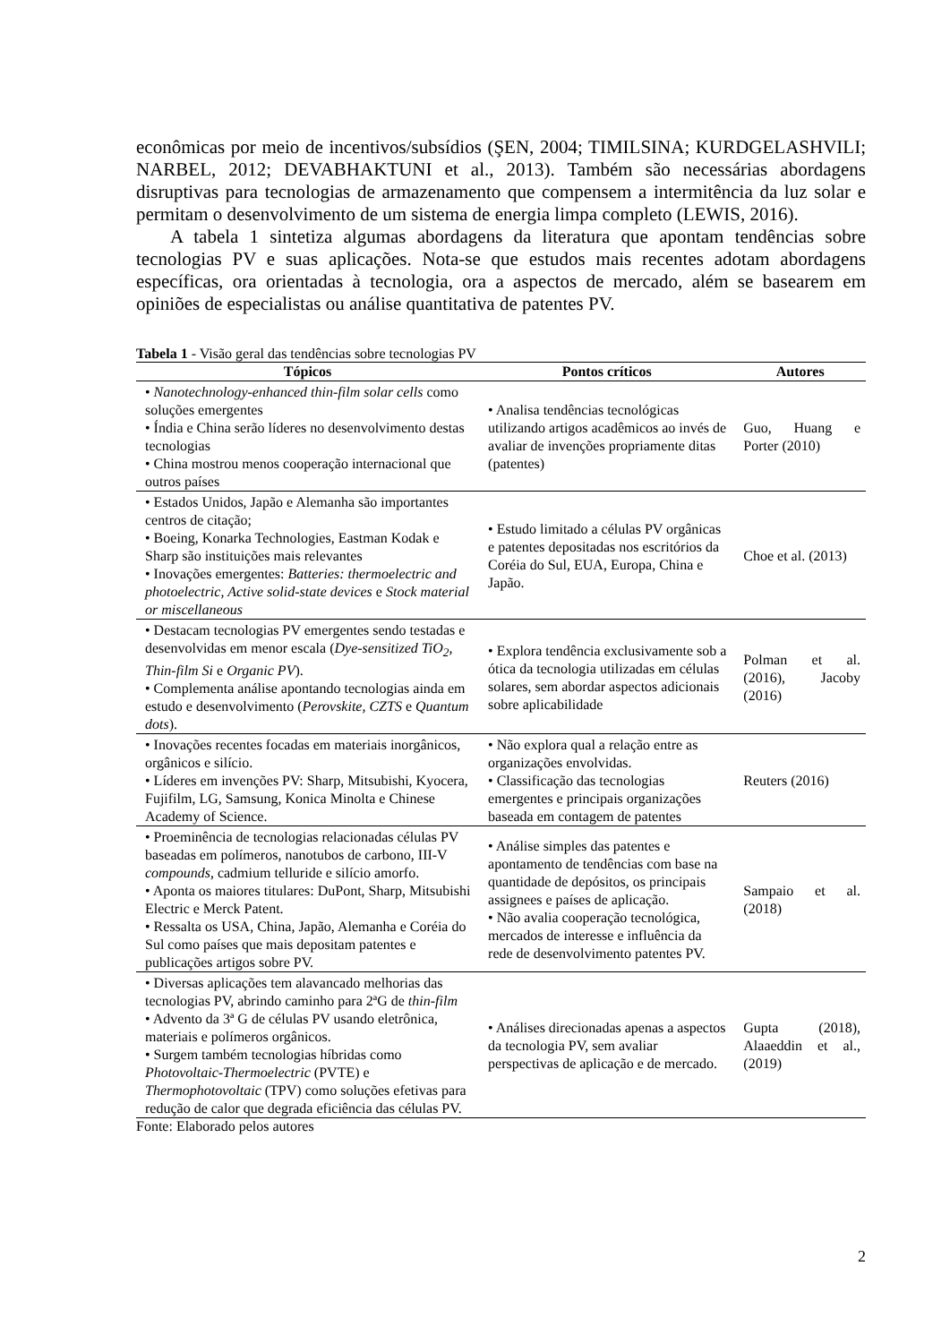econômicas por meio de incentivos/subsídios (ŞEN, 2004; TIMILSINA; KURDGELASHVILI; NARBEL, 2012; DEVABHAKTUNI et al., 2013). Também são necessárias abordagens disruptivas para tecnologias de armazenamento que compensem a intermitência da luz solar e permitam o desenvolvimento de um sistema de energia limpa completo (LEWIS, 2016).
A tabela 1 sintetiza algumas abordagens da literatura que apontam tendências sobre tecnologias PV e suas aplicações. Nota-se que estudos mais recentes adotam abordagens específicas, ora orientadas à tecnologia, ora a aspectos de mercado, além se basearem em opiniões de especialistas ou análise quantitativa de patentes PV.
Tabela 1 - Visão geral das tendências sobre tecnologias PV
| Tópicos | Pontos críticos | Autores |
| --- | --- | --- |
| • Nanotechnology-enhanced thin-film solar cells como soluções emergentes • Índia e China serão líderes no desenvolvimento destas tecnologias • China mostrou menos cooperação internacional que outros países | • Analisa tendências tecnológicas utilizando artigos acadêmicos ao invés de avaliar de invenções propriamente ditas (patentes) | Guo, Huang e Porter (2010) |
| • Estados Unidos, Japão e Alemanha são importantes centros de citação; • Boeing, Konarka Technologies, Eastman Kodak e Sharp são instituições mais relevantes • Inovações emergentes: Batteries: thermoelectric and photoelectric, Active solid-state devices e Stock material or miscellaneous | • Estudo limitado a células PV orgânicas e patentes depositadas nos escritórios da Coréia do Sul, EUA, Europa, China e Japão. | Choe et al. (2013) |
| • Destacam tecnologias PV emergentes sendo testadas e desenvolvidas em menor escala ( Dye-sensitized TiO<sub>2</sub>, Thin-film Si e Organic PV ). • Complementa análise apontando tecnologias ainda em estudo e desenvolvimento ( Perovskite, CZTS e Quantum dots ). | • Explora tendência exclusivamente sob a ótica da tecnologia utilizadas em células solares, sem abordar aspectos adicionais sobre aplicabilidade | Polman et al. (2016), Jacoby (2016) |
| • Inovações recentes focadas em materiais inorgânicos, orgânicos e silício. • Líderes em invenções PV: Sharp, Mitsubishi, Kyocera, Fujifilm, LG, Samsung, Konica Minolta e Chinese Academy of Science. | • Não explora qual a relação entre as organizações envolvidas. • Classificação das tecnologias emergentes e principais organizações baseada em contagem de patentes | Reuters (2016) |
| • Proeminência de tecnologias relacionadas células PV baseadas em polímeros, nanotubos de carbono, III-V compounds , cadmium telluride e silício amorfo. • Aponta os maiores titulares: DuPont, Sharp, Mitsubishi Electric e Merck Patent. • Ressalta os USA, China, Japão, Alemanha e Coréia do Sul como países que mais depositam patentes e publicações artigos sobre PV. | • Análise simples das patentes e apontamento de tendências com base na quantidade de depósitos, os principais assignees e países de aplicação. • Não avalia cooperação tecnológica, mercados de interesse e influência da rede de desenvolvimento patentes PV. | Sampaio et al. (2018) |
| • Diversas aplicações tem alavancado melhorias das tecnologias PV, abrindo caminho para 2ªG de thin-film • Advento da 3ª G de células PV usando eletrônica, materiais e polímeros orgânicos. • Surgem também tecnologias híbridas como Photovoltaic-Thermoelectric (PVTE) e Thermophotovoltaic (TPV) como soluções efetivas para redução de calor que degrada eficiência das células PV. | • Análises direcionadas apenas a aspectos da tecnologia PV, sem avaliar perspectivas de aplicação e de mercado. | Gupta (2018), Alaaeddin et al., (2019) |
Fonte: Elaborado pelos autores
2